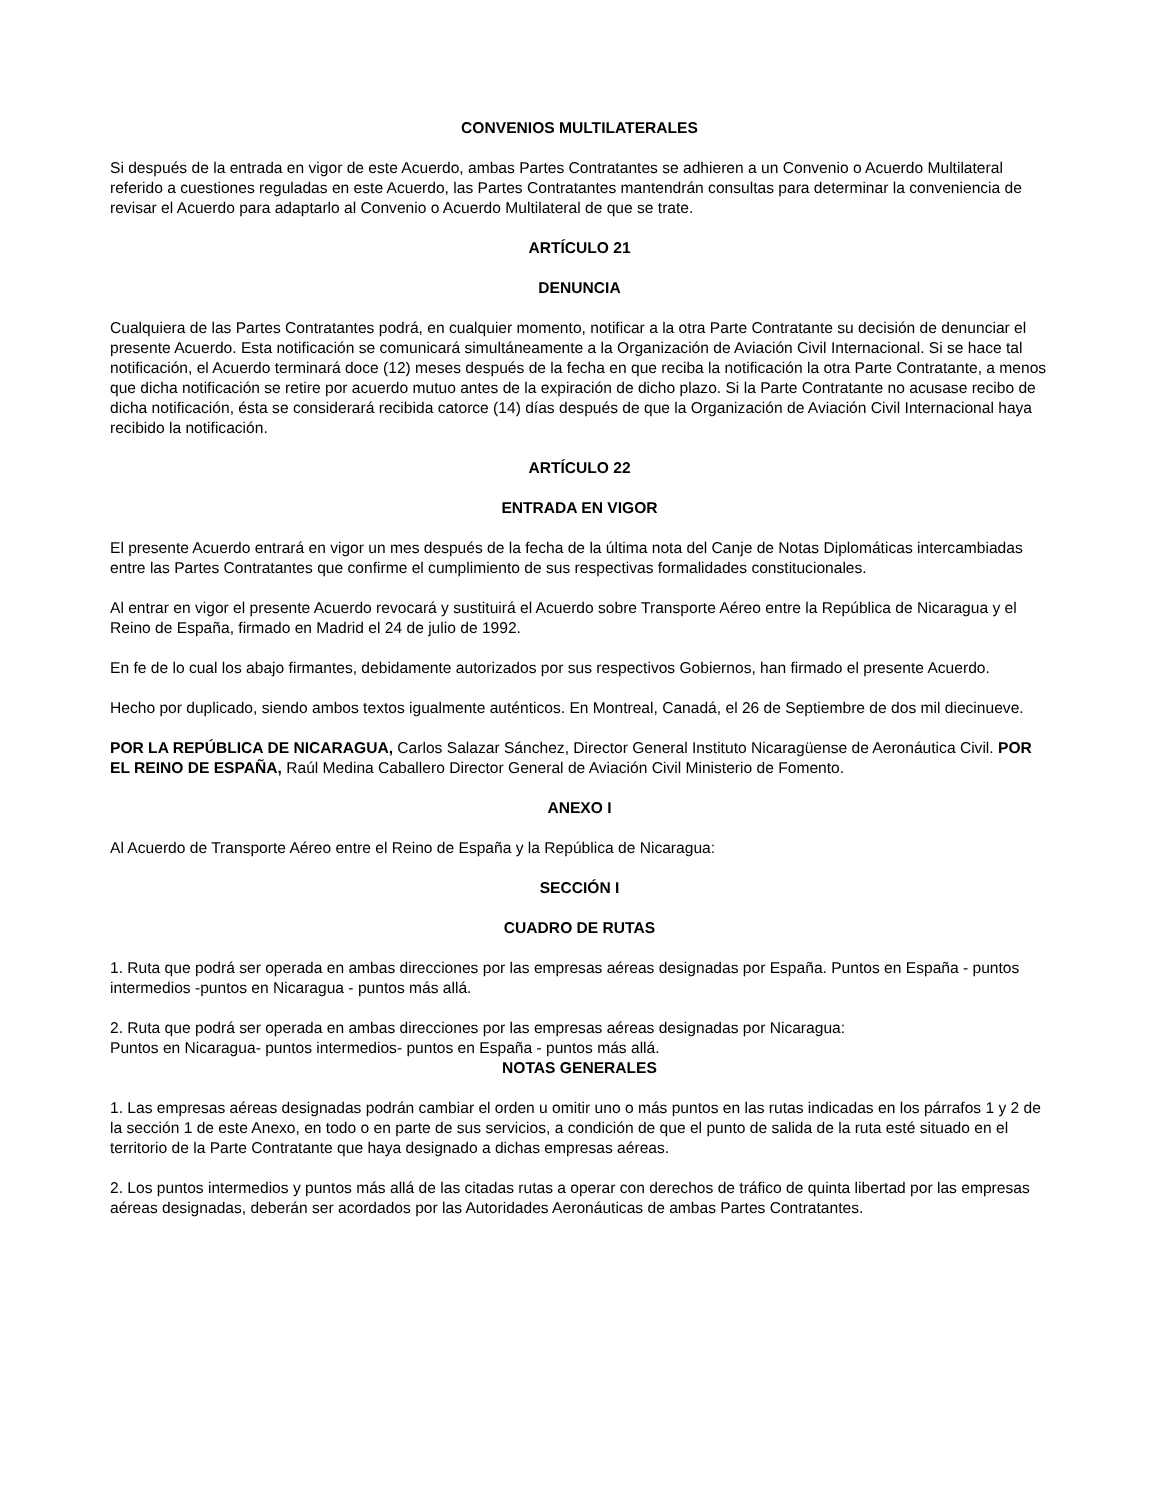CONVENIOS MULTILATERALES
Si después de la entrada en vigor de este Acuerdo, ambas Partes Contratantes se adhieren a un Convenio o Acuerdo Multilateral referido a cuestiones reguladas en este Acuerdo, las Partes Contratantes mantendrán consultas para determinar la conveniencia de revisar el Acuerdo para adaptarlo al Convenio o Acuerdo Multilateral de que se trate.
ARTÍCULO 21
DENUNCIA
Cualquiera de las Partes Contratantes podrá, en cualquier momento, notificar a la otra Parte Contratante su decisión de denunciar el presente Acuerdo. Esta notificación se comunicará simultáneamente a la Organización de Aviación Civil Internacional. Si se hace tal notificación, el Acuerdo terminará doce (12) meses después de la fecha en que reciba la notificación la otra Parte Contratante, a menos que dicha notificación se retire por acuerdo mutuo antes de la expiración de dicho plazo. Si la Parte Contratante no acusase recibo de dicha notificación, ésta se considerará recibida catorce (14) días después de que la Organización de Aviación Civil Internacional haya recibido la notificación.
ARTÍCULO 22
ENTRADA EN VIGOR
El presente Acuerdo entrará en vigor un mes después de la fecha de la última nota del Canje de Notas Diplomáticas intercambiadas entre las Partes Contratantes que confirme el cumplimiento de sus respectivas formalidades constitucionales.
Al entrar en vigor el presente Acuerdo revocará y sustituirá el Acuerdo sobre Transporte Aéreo entre la República de Nicaragua y el Reino de España, firmado en Madrid el 24 de julio de 1992.
En fe de lo cual los abajo firmantes, debidamente autorizados por sus respectivos Gobiernos, han firmado el presente Acuerdo.
Hecho por duplicado, siendo ambos textos igualmente auténticos. En Montreal, Canadá, el 26 de Septiembre de dos mil diecinueve.
POR LA REPÚBLICA DE NICARAGUA, Carlos Salazar Sánchez, Director General Instituto Nicaragüense de Aeronáutica Civil. POR EL REINO DE ESPAÑA, Raúl Medina Caballero Director General de Aviación Civil Ministerio de Fomento.
ANEXO I
Al Acuerdo de Transporte Aéreo entre el Reino de España y la República de Nicaragua:
SECCIÓN I
CUADRO DE RUTAS
1. Ruta que podrá ser operada en ambas direcciones por las empresas aéreas designadas por España. Puntos en España - puntos intermedios -puntos en Nicaragua - puntos más allá.
2. Ruta que podrá ser operada en ambas direcciones por las empresas aéreas designadas por Nicaragua:
Puntos en Nicaragua- puntos intermedios- puntos en España - puntos más allá.
NOTAS GENERALES
1. Las empresas aéreas designadas podrán cambiar el orden u omitir uno o más puntos en las rutas indicadas en los párrafos 1 y 2 de la sección 1 de este Anexo, en todo o en parte de sus servicios, a condición de que el punto de salida de la ruta esté situado en el territorio de la Parte Contratante que haya designado a dichas empresas aéreas.
2. Los puntos intermedios y puntos más allá de las citadas rutas a operar con derechos de tráfico de quinta libertad por las empresas aéreas designadas, deberán ser acordados por las Autoridades Aeronáuticas de ambas Partes Contratantes.